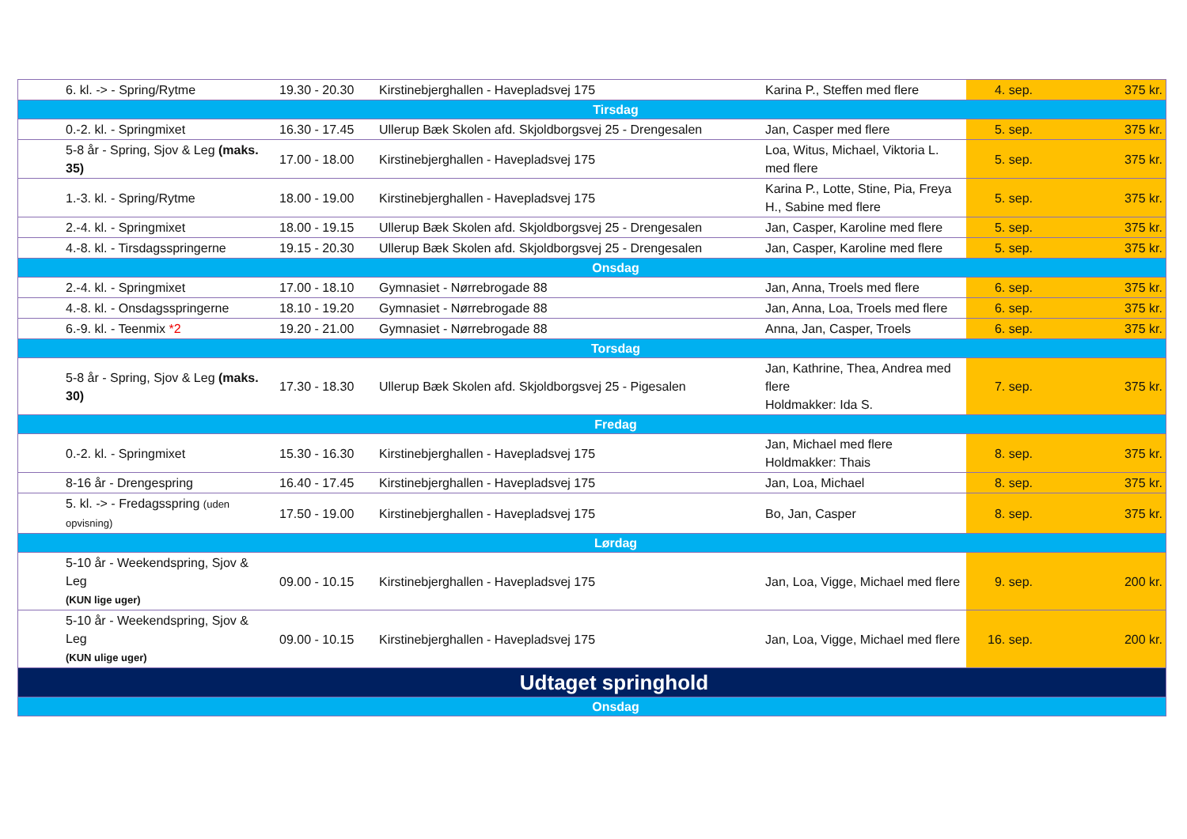| 6. kl. -> - Spring/Rytme | 19.30 - 20.30 | Kirstinebjerghallen - Havepladsvej 175 | Karina P., Steffen med flere | 4. sep. | 375 kr. |
| Tirsdag | | | | | |
| 0.-2. kl. - Springmixet | 16.30 - 17.45 | Ullerup Bæk Skolen afd. Skjoldborgsvej 25 - Drengesalen | Jan, Casper med flere | 5. sep. | 375 kr. |
| 5-8 år - Spring, Sjov & Leg (maks. 35) | 17.00 - 18.00 | Kirstinebjerghallen - Havepladsvej 175 | Loa, Witus, Michael, Viktoria L. med flere | 5. sep. | 375 kr. |
| 1.-3. kl. - Spring/Rytme | 18.00 - 19.00 | Kirstinebjerghallen - Havepladsvej 175 | Karina P., Lotte, Stine, Pia, Freya H., Sabine med flere | 5. sep. | 375 kr. |
| 2.-4. kl. - Springmixet | 18.00 - 19.15 | Ullerup Bæk Skolen afd. Skjoldborgsvej 25 - Drengesalen | Jan, Casper, Karoline med flere | 5. sep. | 375 kr. |
| 4.-8. kl. - Tirsdagsspringerne | 19.15 - 20.30 | Ullerup Bæk Skolen afd. Skjoldborgsvej 25 - Drengesalen | Jan, Casper, Karoline med flere | 5. sep. | 375 kr. |
| Onsdag | | | | | |
| 2.-4. kl. - Springmixet | 17.00 - 18.10 | Gymnasiet - Nørrebrogade 88 | Jan, Anna, Troels med flere | 6. sep. | 375 kr. |
| 4.-8. kl. - Onsdagsspringerne | 18.10 - 19.20 | Gymnasiet - Nørrebrogade 88 | Jan, Anna, Loa, Troels med flere | 6. sep. | 375 kr. |
| 6.-9. kl. - Teenmix *2 | 19.20 - 21.00 | Gymnasiet - Nørrebrogade 88 | Anna, Jan, Casper, Troels | 6. sep. | 375 kr. |
| Torsdag | | | | | |
| 5-8 år - Spring, Sjov & Leg (maks. 30) | 17.30 - 18.30 | Ullerup Bæk Skolen afd. Skjoldborgsvej 25 - Pigesalen | Jan, Kathrine, Thea, Andrea med flere Holdmakker: Ida S. | 7. sep. | 375 kr. |
| Fredag | | | | | |
| 0.-2. kl. - Springmixet | 15.30 - 16.30 | Kirstinebjerghallen - Havepladsvej 175 | Jan, Michael med flere Holdmakker: Thais | 8. sep. | 375 kr. |
| 8-16 år - Drengespring | 16.40 - 17.45 | Kirstinebjerghallen - Havepladsvej 175 | Jan, Loa, Michael | 8. sep. | 375 kr. |
| 5. kl. -> - Fredagsspring (uden opvisning) | 17.50 - 19.00 | Kirstinebjerghallen - Havepladsvej 175 | Bo, Jan, Casper | 8. sep. | 375 kr. |
| Lørdag | | | | | |
| 5-10 år - Weekendspring, Sjov & Leg (KUN lige uger) | 09.00 - 10.15 | Kirstinebjerghallen - Havepladsvej 175 | Jan, Loa, Vigge, Michael med flere | 9. sep. | 200 kr. |
| 5-10 år - Weekendspring, Sjov & Leg (KUN ulige uger) | 09.00 - 10.15 | Kirstinebjerghallen - Havepladsvej 175 | Jan, Loa, Vigge, Michael med flere | 16. sep. | 200 kr. |
| Udtaget springhold | | | | | |
| Onsdag | | | | | |